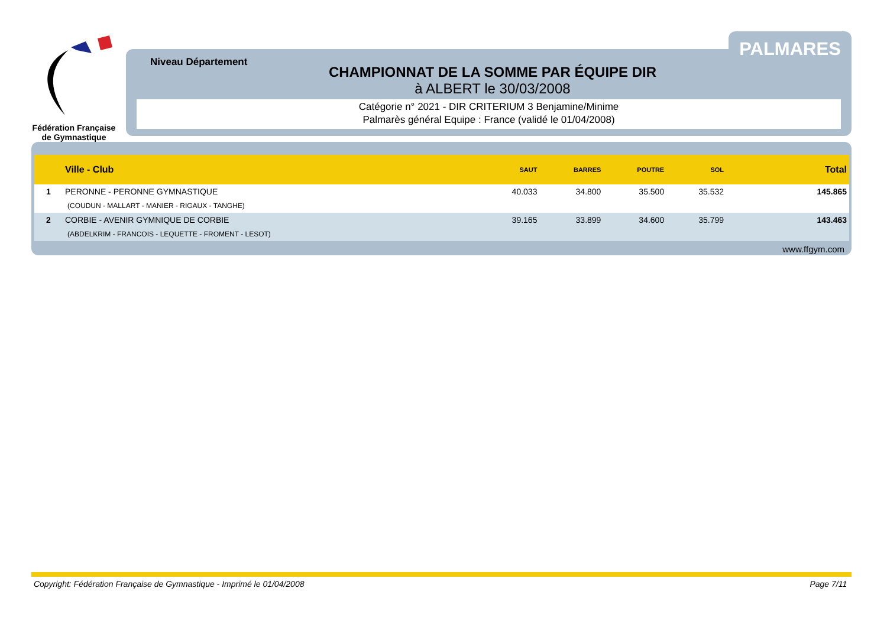Fédération Française de Gymnastique
PALMARES
Niveau Département
CHAMPIONNAT DE LA SOMME PAR ÉQUIPE DIR
à ALBERT le 30/03/2008
Catégorie n° 2021 - DIR CRITERIUM 3 Benjamine/Minime
Palmarès général Equipe : France (validé le 01/04/2008)
| | Ville - Club | SAUT | BARRES | POUTRE | SOL | Total |
| --- | --- | --- | --- | --- | --- | --- |
| 1 | PERONNE - PERONNE GYMNASTIQUE | 40.033 | 34.800 | 35.500 | 35.532 | 145.865 |
| | (COUDUN - MALLART - MANIER - RIGAUX - TANGHE) | | | | | |
| 2 | CORBIE - AVENIR GYMNIQUE DE CORBIE | 39.165 | 33.899 | 34.600 | 35.799 | 143.463 |
| | (ABDELKRIM - FRANCOIS - LEQUETTE - FROMENT - LESOT) | | | | | |
www.ffgym.com
Copyright: Fédération Française de Gymnastique - Imprimé le 01/04/2008 Page 7/11